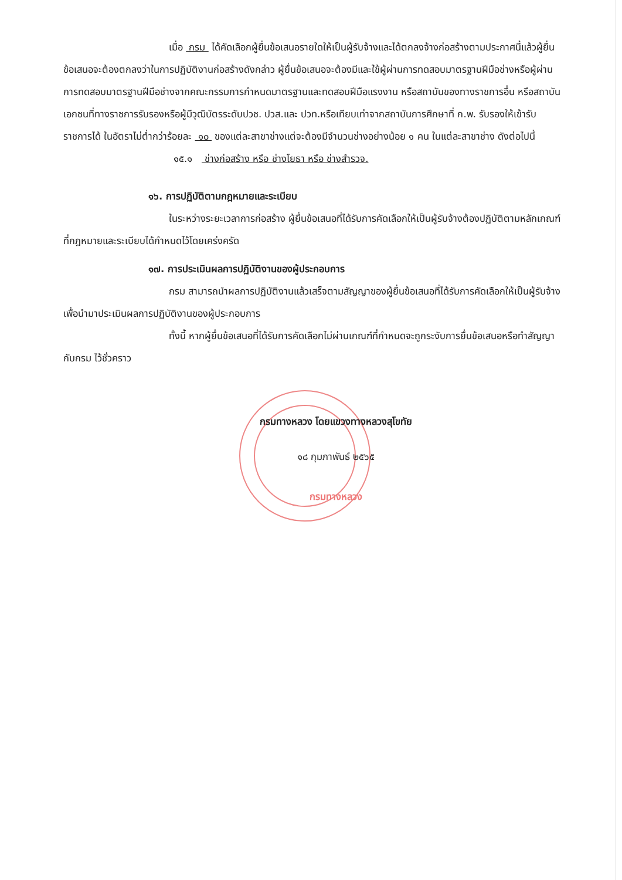เมื่อ กรม ได้คัดเลือกผู้ยื่นข้อเสนอรายใดให้เป็นผู้รับจ้างและได้ตกลงจ้างก่อสร้างตามประกาศนี้แล้วผู้ยื่นข้อเสนอจะต้องตกลงว่าในการปฏิบัติงานก่อสร้างดังกล่าว ผู้ยื่นข้อเสนอจะต้องมีและใช้ผู้ผ่านการทดสอบมาตรฐานฝีมือช่างหรือผู้ผ่านการทดสอบมาตรฐานฝีมือช่างจากคณะกรรมการกำหนดมาตรฐานและทดสอบฝีมือแรงงาน หรือสถาบันของทางราชการอื่น หรือสถาบันเอกชนที่ทางราชการรับรองหรือผู้มีวุฒิบัตรระดับปวช. ปวส.และ ปวท.หรือเทียบเท่าจากสถาบันการศึกษาที่ ก.พ. รับรองให้เข้ารับราชการได้ ในอัตราไม่ต่ำกว่าร้อยละ ๑๐ ของแต่ละสาขาช่างแต่จะต้องมีจำนวนช่างอย่างน้อย ๑ คน ในแต่ละสาขาช่าง ดังต่อไปนี้
๑๕.๑ ช่างก่อสร้าง หรือ ช่างโยธา หรือ ช่างสำรวจ.
๑๖. การปฏิบัติตามกฎหมายและระเบียบ
ในระหว่างระยะเวลาการก่อสร้าง ผู้ยื่นข้อเสนอที่ได้รับการคัดเลือกให้เป็นผู้รับจ้างต้องปฏิบัติตามหลักเกณฑ์ที่กฎหมายและระเบียบได้กำหนดไว้โดยเคร่งครัด
๑๗. การประเมินผลการปฏิบัติงานของผู้ประกอบการ
กรม สามารถนำผลการปฏิบัติงานแล้วเสร็จตามสัญญาของผู้ยื่นข้อเสนอที่ได้รับการคัดเลือกให้เป็นผู้รับจ้างเพื่อนำมาประเมินผลการปฏิบัติงานของผู้ประกอบการ
ทั้งนี้ หากผู้ยื่นข้อเสนอที่ได้รับการคัดเลือกไม่ผ่านเกณฑ์ที่กำหนดจะถูกระงับการยื่นข้อเสนอหรือทำสัญญากับกรม ไว้ชั่วคราว
กรมทางหลวง โดยแขวงทางหลวงสุโขทัย
๑๘ กุมภาพันธ์ ๒๕๖๕
กรมทางหลวง